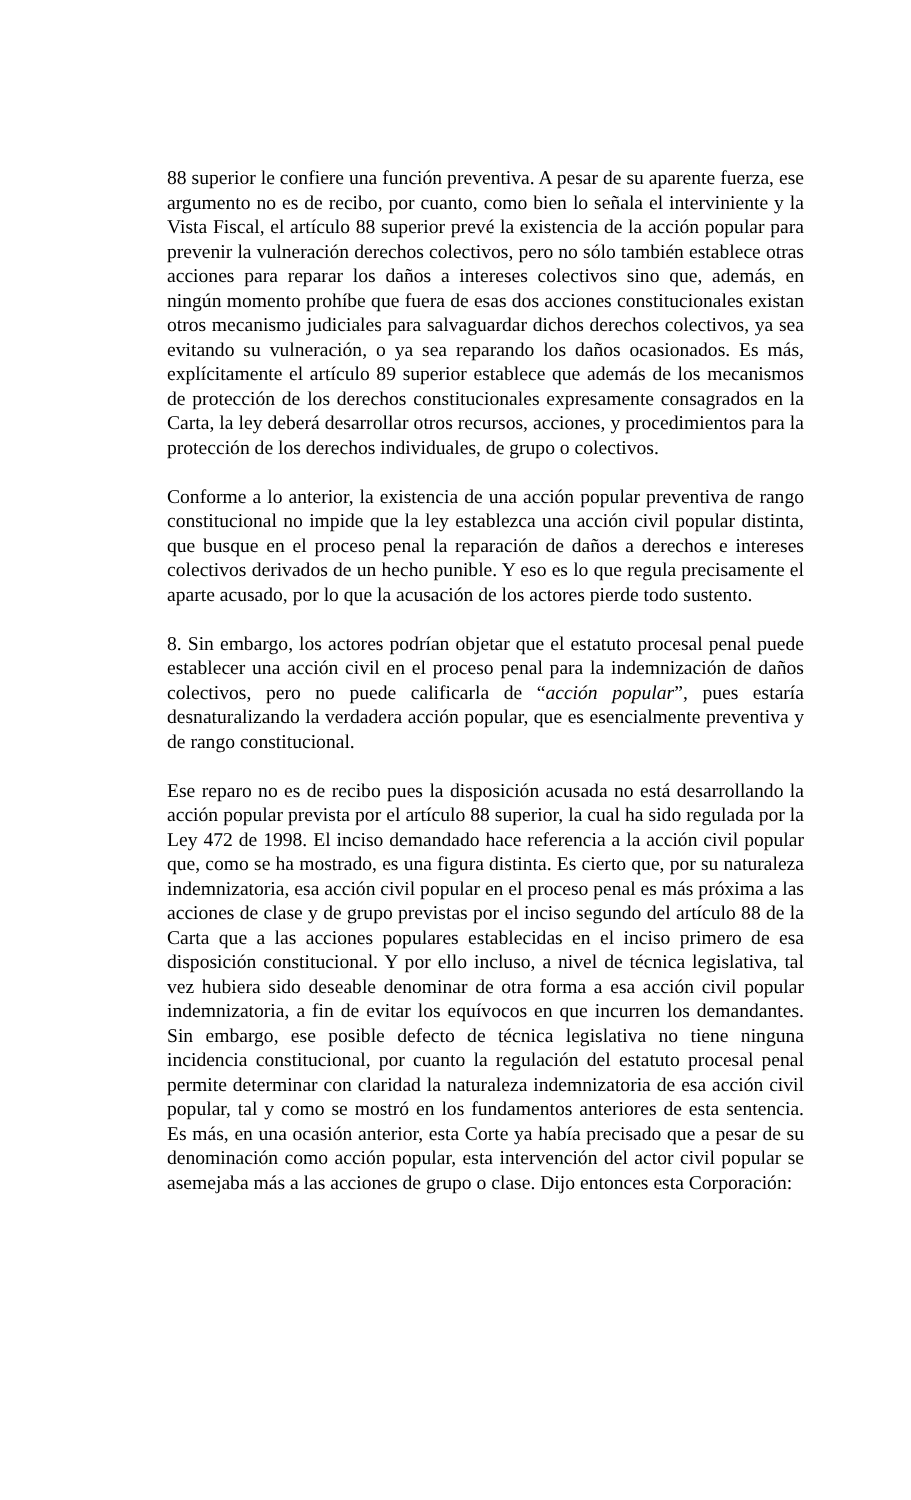88 superior le confiere una función preventiva. A pesar de su aparente fuerza, ese argumento no es de recibo, por cuanto, como bien lo señala el interviniente y la Vista Fiscal, el artículo 88 superior prevé la existencia de la acción popular para prevenir la vulneración derechos colectivos, pero no sólo también establece otras acciones para reparar los daños a intereses colectivos sino que, además, en ningún momento prohíbe que fuera de esas dos acciones constitucionales existan otros mecanismo judiciales para salvaguardar dichos derechos colectivos, ya sea evitando su vulneración, o ya sea reparando los daños ocasionados. Es más, explícitamente el artículo 89 superior establece que además de los mecanismos de protección de los derechos constitucionales expresamente consagrados en la Carta, la ley deberá desarrollar otros recursos, acciones, y procedimientos para la protección de los derechos individuales, de grupo o colectivos.
Conforme a lo anterior, la existencia de una acción popular preventiva de rango constitucional no impide que la ley establezca una acción civil popular distinta, que busque en el proceso penal la reparación de daños a derechos e intereses colectivos derivados de un hecho punible. Y eso es lo que regula precisamente el aparte acusado, por lo que la acusación de los actores pierde todo sustento.
8. Sin embargo, los actores podrían objetar que el estatuto procesal penal puede establecer una acción civil en el proceso penal para la indemnización de daños colectivos, pero no puede calificarla de “acción popular”, pues estaría desnaturalizando la verdadera acción popular, que es esencialmente preventiva y de rango constitucional.
Ese reparo no es de recibo pues la disposición acusada no está desarrollando la acción popular prevista por el artículo 88 superior, la cual ha sido regulada por la Ley 472 de 1998. El inciso demandado hace referencia a la acción civil popular que, como se ha mostrado, es una figura distinta. Es cierto que, por su naturaleza indemnizatoria, esa acción civil popular en el proceso penal es más próxima a las acciones de clase y de grupo previstas por el inciso segundo del artículo 88 de la Carta que a las acciones populares establecidas en el inciso primero de esa disposición constitucional. Y por ello incluso, a nivel de técnica legislativa, tal vez hubiera sido deseable denominar de otra forma a esa acción civil popular indemnizatoria, a fin de evitar los equívocos en que incurren los demandantes. Sin embargo, ese posible defecto de técnica legislativa no tiene ninguna incidencia constitucional, por cuanto la regulación del estatuto procesal penal permite determinar con claridad la naturaleza indemnizatoria de esa acción civil popular, tal y como se mostró en los fundamentos anteriores de esta sentencia. Es más, en una ocasión anterior, esta Corte ya había precisado que a pesar de su denominación como acción popular, esta intervención del actor civil popular se asemejaba más a las acciones de grupo o clase. Dijo entonces esta Corporación: